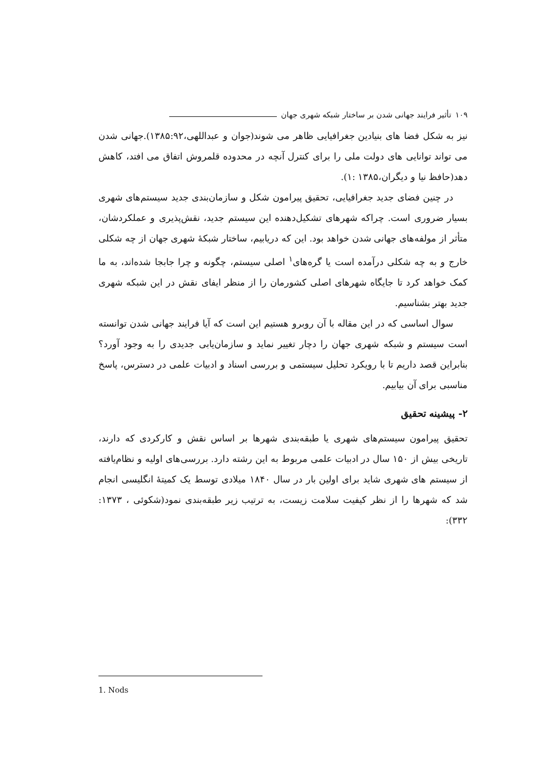۱۰۹ تأثیر فرایند جهانی شدن بر ساختار شبکه شهری جهان
نیز به شکل فضا های بنیادین جغرافیایی ظاهر می شوند(جوان و عبداللهی،۱۳۸۵:۹۲).جهانی شدن می تواند توانایی های دولت ملی را برای کنترل آنچه در محدوده قلمروش اتفاق می افتد، کاهش دهد(حافظ نیا و دیگران،۱۳۸۵ :۱).
در چنین فضای جدید جغرافیایی، تحقیق پیرامون شکل و سازمان‌بندی جدید سیستم‌های شهری بسیار ضروری است. چراکه شهرهای تشکیل‌دهنده این سیستم جدید، نقش‌پذیری و عملکردشان، متأثر از مولفه‌های جهانی شدن خواهد بود. این که دریابیم، ساختار شبکهٔ شهری جهان از چه شکلی خارج و به چه شکلی درآمده است یا گره‌های<sup>۱</sup> اصلی سیستم، چگونه و چرا جابجا شده‌اند، به ما کمک خواهد کرد تا جایگاه شهرهای اصلی کشورمان را از منظر ایفای نقش در این شبکه شهری جدید بهتر بشناسیم.
سوال اساسی که در این مقاله با آن روبرو هستیم این است که آیا فرایند جهانی شدن توانسته است سیستم و شبکه شهری جهان را دچار تغییر نماید و سازمان‌یابی جدیدی را به وجود آورد؟ بنابراین قصد داریم تا با رویکرد تحلیل سیستمی و بررسی اسناد و ادبیات علمی در دسترس، پاسخ مناسبی برای آن بیابیم.
۲- پیشینه تحقیق
تحقیق پیرامون سیستم‌های شهری یا طبقه‌بندی شهرها بر اساس نقش و کارکردی که دارند، تاریخی بیش از ۱۵۰ سال در ادبیات علمی مربوط به این رشته دارد. بررسی‌های اولیه و نظام‌یافته از سیستم های شهری شاید برای اولین بار در سال ۱۸۴۰ میلادی توسط یک کمیتهٔ انگلیسی انجام شد که شهرها را از نظر کیفیت سلامت زیست، به ترتیب زیر طبقه‌بندی نمود(شکوئی ، ۱۳۷۳: ۳۳۲):
1. Nods